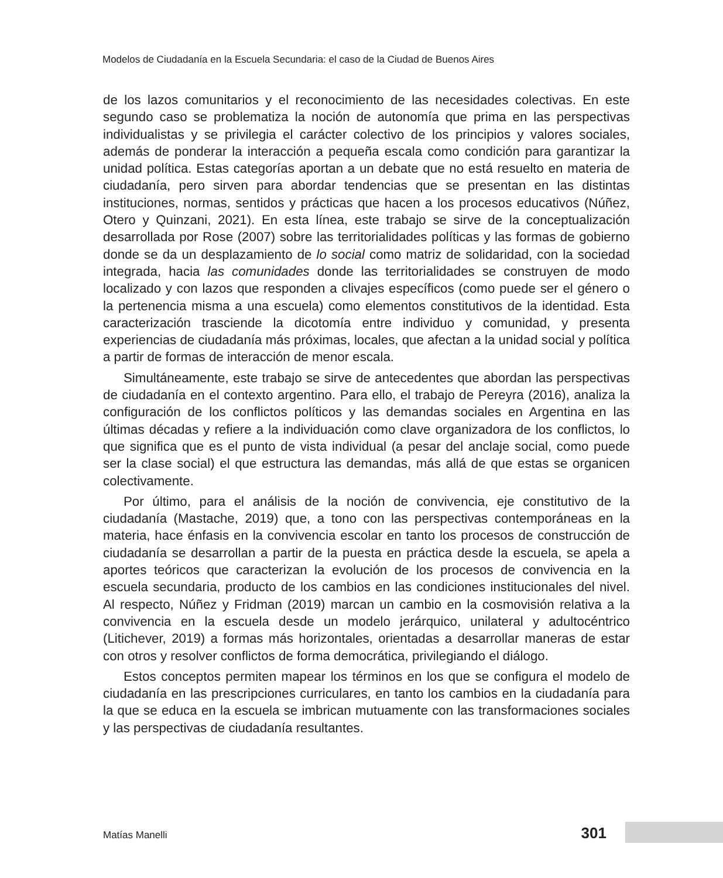Modelos de Ciudadanía en la Escuela Secundaria: el caso de la Ciudad de Buenos Aires
de los lazos comunitarios y el reconocimiento de las necesidades colectivas. En este segundo caso se problematiza la noción de autonomía que prima en las perspectivas individualistas y se privilegia el carácter colectivo de los principios y valores sociales, además de ponderar la interacción a pequeña escala como condición para garantizar la unidad política. Estas categorías aportan a un debate que no está resuelto en materia de ciudadanía, pero sirven para abordar tendencias que se presentan en las distintas instituciones, normas, sentidos y prácticas que hacen a los procesos educativos (Núñez, Otero y Quinzani, 2021). En esta línea, este trabajo se sirve de la conceptualización desarrollada por Rose (2007) sobre las territorialidades políticas y las formas de gobierno donde se da un desplazamiento de lo social como matriz de solidaridad, con la sociedad integrada, hacia las comunidades donde las territorialidades se construyen de modo localizado y con lazos que responden a clivajes específicos (como puede ser el género o la pertenencia misma a una escuela) como elementos constitutivos de la identidad. Esta caracterización trasciende la dicotomía entre individuo y comunidad, y presenta experiencias de ciudadanía más próximas, locales, que afectan a la unidad social y política a partir de formas de interacción de menor escala.
Simultáneamente, este trabajo se sirve de antecedentes que abordan las perspectivas de ciudadanía en el contexto argentino. Para ello, el trabajo de Pereyra (2016), analiza la configuración de los conflictos políticos y las demandas sociales en Argentina en las últimas décadas y refiere a la individuación como clave organizadora de los conflictos, lo que significa que es el punto de vista individual (a pesar del anclaje social, como puede ser la clase social) el que estructura las demandas, más allá de que estas se organicen colectivamente.
Por último, para el análisis de la noción de convivencia, eje constitutivo de la ciudadanía (Mastache, 2019) que, a tono con las perspectivas contemporáneas en la materia, hace énfasis en la convivencia escolar en tanto los procesos de construcción de ciudadanía se desarrollan a partir de la puesta en práctica desde la escuela, se apela a aportes teóricos que caracterizan la evolución de los procesos de convivencia en la escuela secundaria, producto de los cambios en las condiciones institucionales del nivel. Al respecto, Núñez y Fridman (2019) marcan un cambio en la cosmovisión relativa a la convivencia en la escuela desde un modelo jerárquico, unilateral y adultocéntrico (Litichever, 2019) a formas más horizontales, orientadas a desarrollar maneras de estar con otros y resolver conflictos de forma democrática, privilegiando el diálogo.
Estos conceptos permiten mapear los términos en los que se configura el modelo de ciudadanía en las prescripciones curriculares, en tanto los cambios en la ciudadanía para la que se educa en la escuela se imbrican mutuamente con las transformaciones sociales y las perspectivas de ciudadanía resultantes.
Matías Manelli 301